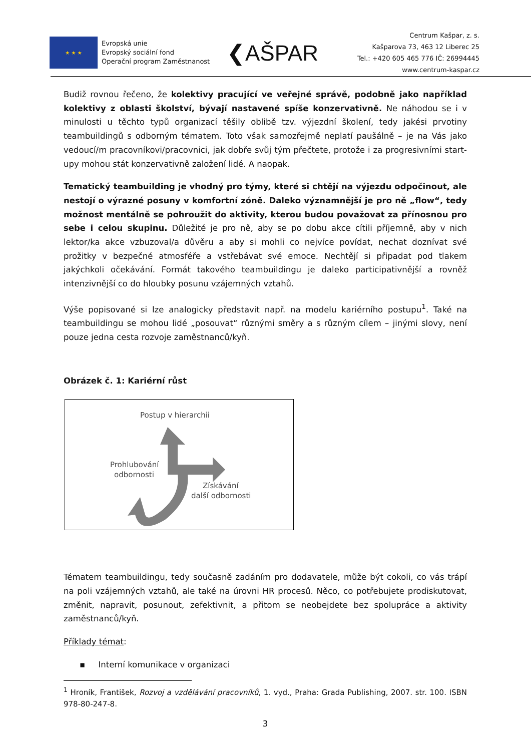★ ★ ★
Evropská unie
Evropský sociální fond
Operační program Zaměstnanost
❮AŠPAR
Centrum Kašpar, z. s.
Kašparova 73, 463 12 Liberec 25
Tel.: +420 605 465 776 IČ: 26994445
www.centrum-kaspar.cz
Budiž rovnou řečeno, že kolektivy pracující ve veřejné správě, podobně jako například kolektivy z oblasti školství, bývají nastavené spíše konzervativně. Ne náhodou se i v minulosti u těchto typů organizací těšily oblibě tzv. výjezdní školení, tedy jakési prvotiny teambuildingů s odborným tématem. Toto však samozřejmě neplatí paušálně – je na Vás jako vedoucí/m pracovníkovi/pracovnici, jak dobře svůj tým přečtete, protože i za progresivními start-upy mohou stát konzervativně založení lidé. A naopak.
Tematický teambuilding je vhodný pro týmy, které si chtějí na výjezdu odpočinout, ale nestojí o výrazné posuny v komfortní zóně. Daleko významnější je pro ně „flow“, tedy možnost mentálně se pohroužit do aktivity, kterou budou považovat za přínosnou pro sebe i celou skupinu. Důležité je pro ně, aby se po dobu akce cítili příjemně, aby v nich lektor/ka akce vzbuzoval/a důvěru a aby si mohli co nejvíce povídat, nechat doznívat své prožitky v bezpečné atmosféře a vstřebávat své emoce. Nechtějí si připadat pod tlakem jakýchkoli očekávání. Formát takového teambuildingu je daleko participativnější a rovněž intenzivnější co do hloubky posunu vzájemných vztahů.
Výše popisované si lze analogicky představit např. na modelu kariérního postupu<sup>1</sup>. Také na teambuildingu se mohou lidé „posouvat“ různými směry a s různým cílem – jinými slovy, není pouze jedna cesta rozvoje zaměstnanců/kyň.
Obrázek č. 1: Kariérní růst
Postup v hierarchii
Prohlubování
odbornosti
Získávání
další odbornosti
Tématem teambuildingu, tedy současně zadáním pro dodavatele, může být cokoli, co vás trápí na poli vzájemných vztahů, ale také na úrovni HR procesů. Něco, co potřebujete prodiskutovat, změnit, napravit, posunout, zefektivnit, a přitom se neobejdete bez spolupráce a aktivity zaměstnanců/kyň.
Příklady témat:
▪ Interní komunikace v organizaci
<sup>1</sup> Hroník, František, Rozvoj a vzdělávání pracovníků, 1. vyd., Praha: Grada Publishing, 2007. str. 100. ISBN 978-80-247-8.
3